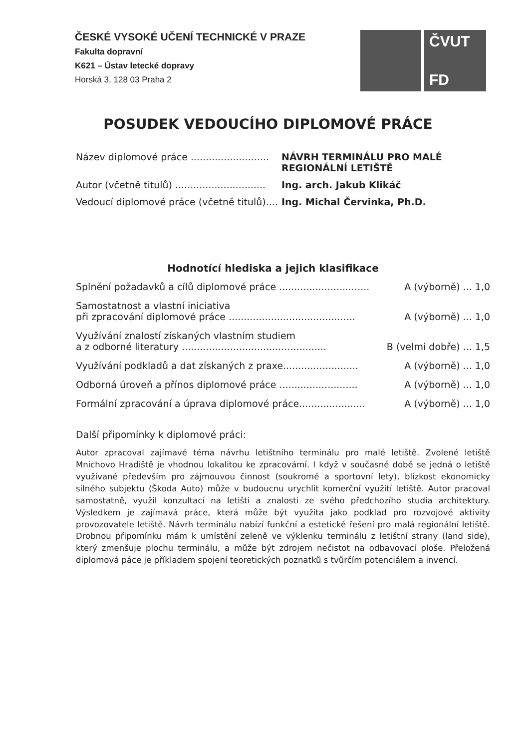ČESKÉ VYSOKÉ UČENÍ TECHNICKÉ V PRAZE
Fakulta dopravní
K621 – Ústav letecké dopravy
Horská 3, 128 03 Praha 2
ČVUT
FD
POSUDEK VEDOUCÍHO DIPLOMOVÉ PRÁCE
Název diplomové práce .......................... NÁVRH TERMINÁLU PRO MALÉ
REGIONÁLNÍ LETIŠTĚ
Autor (včetně titulů) .............................. Ing. arch. Jakub Klikáč
Vedoucí diplomové práce (včetně titulů).... Ing. Michal Červinka, Ph.D.
Hodnotící hlediska a jejich klasifikace
Splnění požadavků a cílů diplomové práce .............................. A (výborně) ... 1,0
Samostatnost a vlastní iniciativa
při zpracování diplomové práce .......................................... A (výborně) ... 1,0
Využívání znalostí získaných vlastním studiem
a z odborné literatury ................................................ B (velmi dobře) ... 1,5
Využívání podkladů a dat získaných z praxe......................... A (výborně) ... 1,0
Odborná úroveň a přínos diplomové práce .......................... A (výborně) ... 1,0
Formální zpracování a úprava diplomové práce...................... A (výborně) ... 1,0
Další připomínky k diplomové práci:
Autor zpracoval zajímavé téma návrhu letištního terminálu pro malé letiště. Zvolené letiště Mnichovo Hradiště je vhodnou lokalitou ke zpracovámí. I když v současné době se jedná o letiště využívané především pro zájmouvou činnost (soukromé a sportovní lety), blízkost ekonomicky silného subjektu (Škoda Auto) může v budoucnu urychlit komerční využití letiště. Autor pracoval samostatně, využil konzultací na letišti a znalosti ze svého předchozího studia architektury. Výsledkem je zajímavá práce, která může být využita jako podklad pro rozvojové aktivity provozovatele letiště. Návrh terminálu nabízí funkční a estetické řešení pro malá regionální letiště. Drobnou připomínku mám k umístění zeleně ve výklenku terminálu z letištní strany (land side), který zmenšuje plochu terminálu, a může být zdrojem nečistot na odbavovací ploše. Přeložená diplomová páce je příkladem spojení teoretických poznatků s tvůrčím potenciálem a invencí.